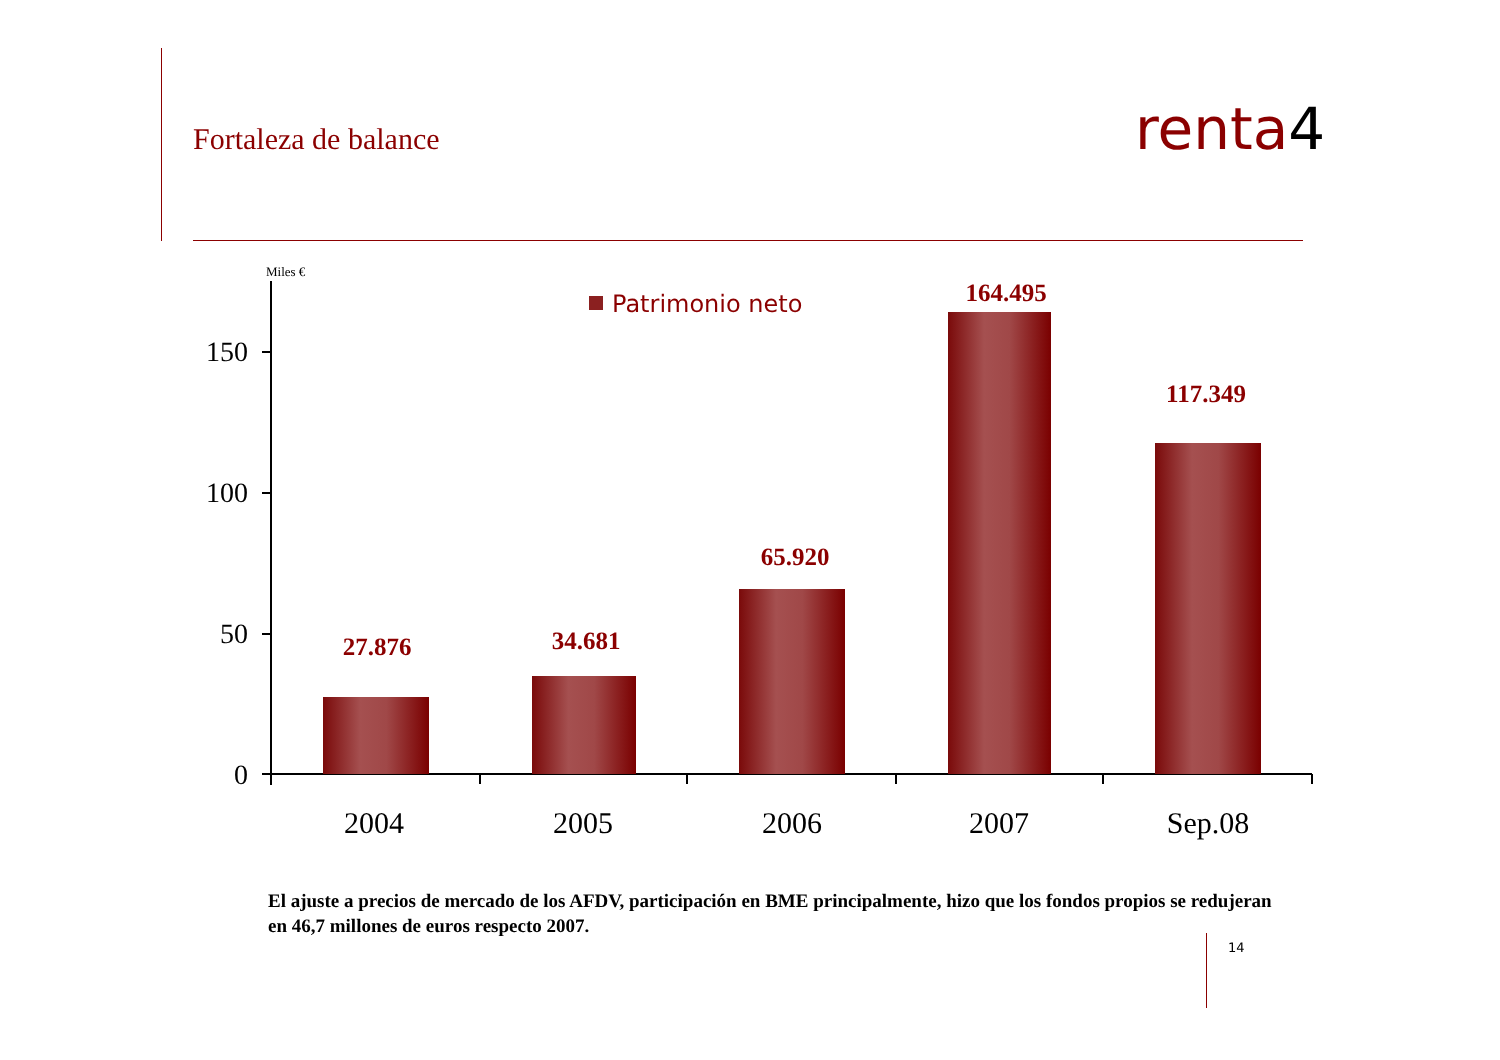Fortaleza de balance renta4
Miles €
150
100
50
0
Patrimonio neto
27.876
34.681
65.920
164.495
117.349
2004
2005
2006
2007
Sep.08
El ajuste a precios de mercado de los AFDV, participación en BME principalmente, hizo que los fondos propios se redujeran en 46,7 millones de euros respecto 2007.
14